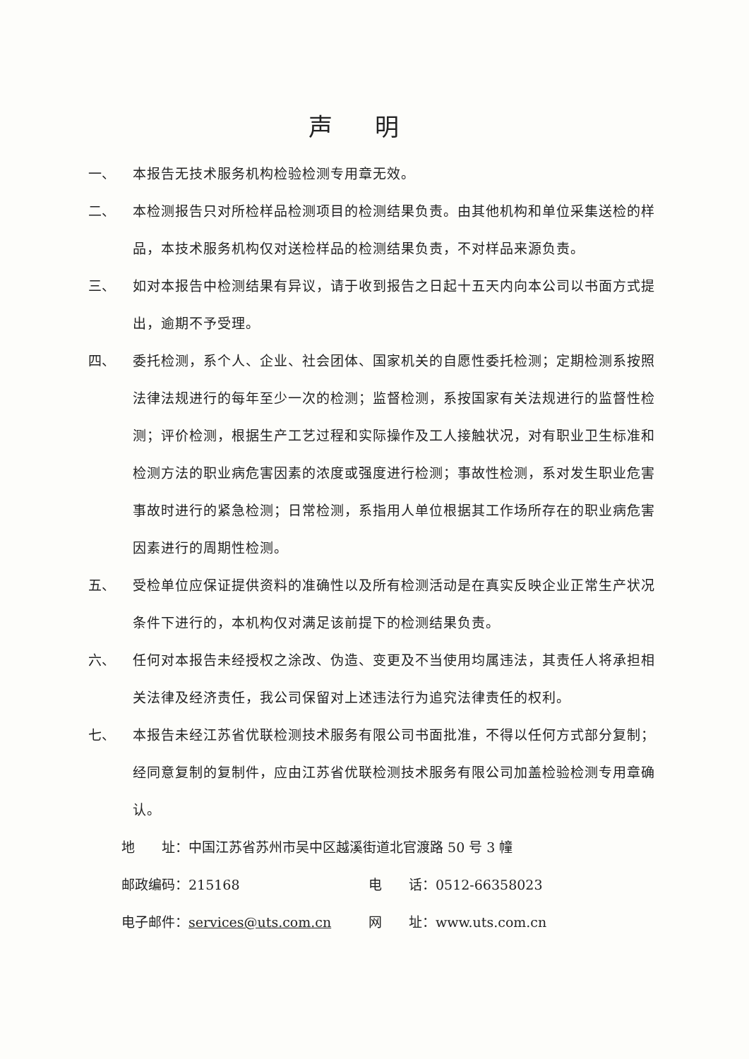声明
一、 本报告无技术服务机构检验检测专用章无效。
二、 本检测报告只对所检样品检测项目的检测结果负责。由其他机构和单位采集送检的样品，本技术服务机构仅对送检样品的检测结果负责，不对样品来源负责。
三、 如对本报告中检测结果有异议，请于收到报告之日起十五天内向本公司以书面方式提出，逾期不予受理。
四、 委托检测，系个人、企业、社会团体、国家机关的自愿性委托检测；定期检测系按照法律法规进行的每年至少一次的检测；监督检测，系按国家有关法规进行的监督性检测；评价检测，根据生产工艺过程和实际操作及工人接触状况，对有职业卫生标准和检测方法的职业病危害因素的浓度或强度进行检测；事故性检测，系对发生职业危害事故时进行的紧急检测；日常检测，系指用人单位根据其工作场所存在的职业病危害因素进行的周期性检测。
五、 受检单位应保证提供资料的准确性以及所有检测活动是在真实反映企业正常生产状况条件下进行的，本机构仅对满足该前提下的检测结果负责。
六、 任何对本报告未经授权之涂改、伪造、变更及不当使用均属违法，其责任人将承担相关法律及经济责任，我公司保留对上述违法行为追究法律责任的权利。
七、 本报告未经江苏省优联检测技术服务有限公司书面批准，不得以任何方式部分复制；经同意复制的复制件，应由江苏省优联检测技术服务有限公司加盖检验检测专用章确认。
地　　址：中国江苏省苏州市吴中区越溪街道北官渡路 50 号 3 幢
邮政编码：215168 电　　话：0512-66358023
电子邮件：services@uts.com.cn 网　　址：www.uts.com.cn